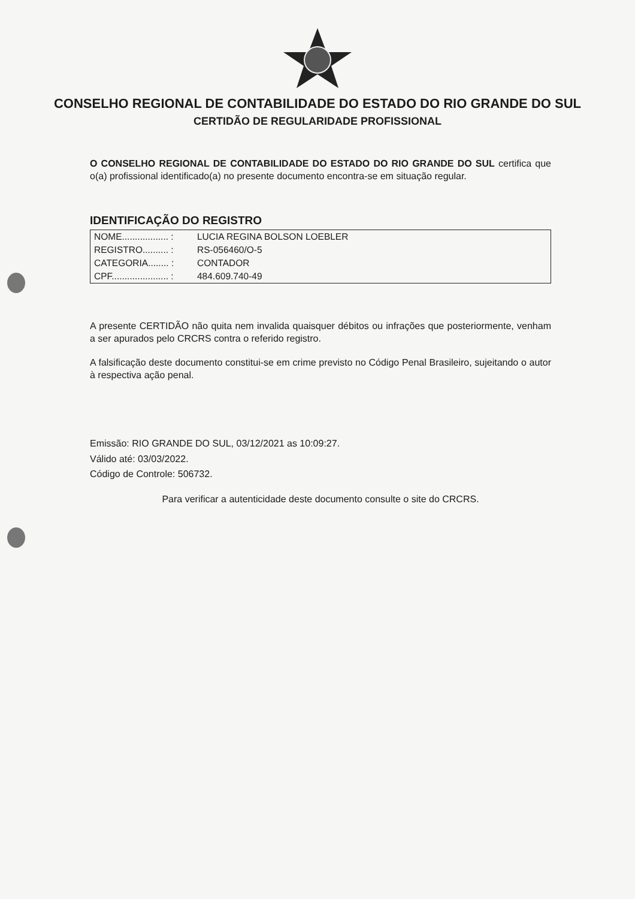CONSELHO REGIONAL DE CONTABILIDADE DO ESTADO DO RIO GRANDE DO SUL
CERTIDÃO DE REGULARIDADE PROFISSIONAL
O CONSELHO REGIONAL DE CONTABILIDADE DO ESTADO DO RIO GRANDE DO SUL certifica que o(a) profissional identificado(a) no presente documento encontra-se em situação regular.
IDENTIFICAÇÃO DO REGISTRO
| NOME.................. : | LUCIA REGINA BOLSON LOEBLER |
| REGISTRO.......... : | RS-056460/O-5 |
| CATEGORIA........ : | CONTADOR |
| CPF...................... : | 484.609.740-49 |
A presente CERTIDÃO não quita nem invalida quaisquer débitos ou infrações que posteriormente, venham a ser apurados pelo CRCRS contra o referido registro.
A falsificação deste documento constitui-se em crime previsto no Código Penal Brasileiro, sujeitando o autor à respectiva ação penal.
Emissão: RIO GRANDE DO SUL, 03/12/2021 as 10:09:27.
Válido até: 03/03/2022.
Código de Controle: 506732.
Para verificar a autenticidade deste documento consulte o site do CRCRS.